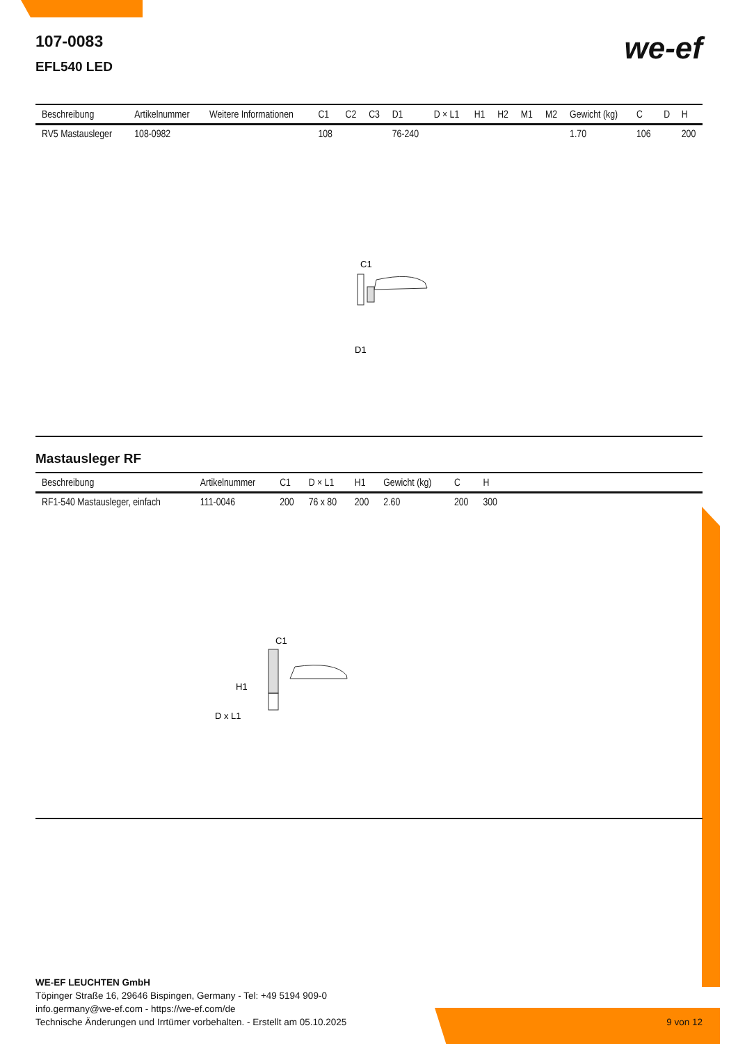107-0083
EFL540 LED
we-ef
| Beschreibung | Artikelnummer | Weitere Informationen | C1 | C2 | C3 | D1 | D × L1 | H1 | H2 | M1 | M2 | Gewicht (kg) | C | D | H |
| --- | --- | --- | --- | --- | --- | --- | --- | --- | --- | --- | --- | --- | --- | --- | --- |
| RV5 Mastausleger | 108-0982 | | 108 | | | 76-240 | | | | | | 1.70 | 106 | | 200 |
C1
D1
Mastausleger RF
| Beschreibung | Artikelnummer | C1 | D × L1 | H1 | Gewicht (kg) | C | H | |
| --- | --- | --- | --- | --- | --- | --- | --- | --- |
| RF1-540 Mastausleger, einfach | 111-0046 | 200 | 76 x 80 | 200 | 2.60 | 200 | 300 | |
C1
H1
D x L1
WE-EF LEUCHTEN GmbH
Töpinger Straße 16, 29646 Bispingen, Germany - Tel: +49 5194 909-0
info.germany@we-ef.com - https://we-ef.com/de
Technische Änderungen und Irrtümer vorbehalten. - Erstellt am 05.10.2025 9 von 12